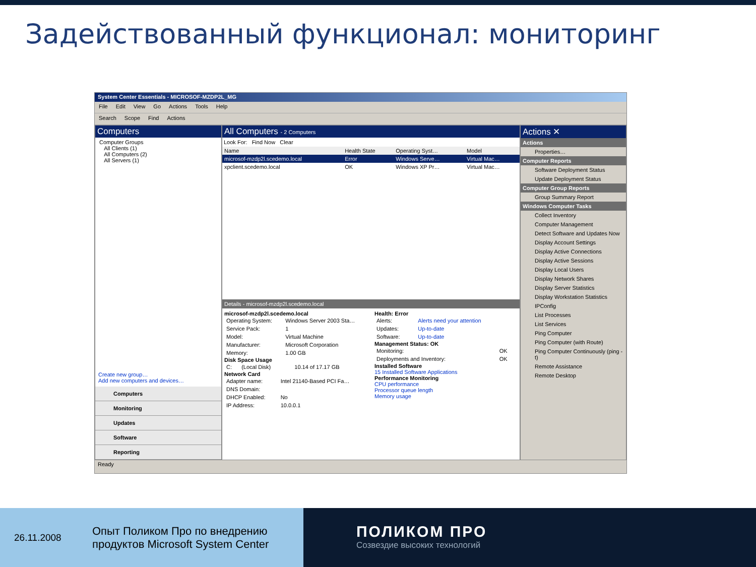Задействованный функционал: мониторинг
System Center Essentials - MICROSOF-MZDP2L_MG
File Edit View Go Actions Tools Help
Search Scope Find Actions
Computers
Computer Groups
All Clients (1)
All Computers (2)
All Servers (1)
Create new group…
Add new computers and devices…
Computers
Monitoring
Updates
Software
Reporting
All Computers - 2 Computers
Look For: Find Now Clear
| Name | Health State | Operating Syst… | Model |
| --- | --- | --- | --- |
| microsof-mzdp2l.scedemo.local | Error | Windows Serve… | Virtual Mac… |
| xpclient.scedemo.local | OK | Windows XP Pr… | Virtual Mac… |
Details - microsof-mzdp2l.scedemo.local
microsof-mzdp2l.scedemo.local
| Operating System: | Windows Server 2003 Sta… |
| Service Pack: | 1 |
| Model: | Virtual Machine |
| Manufacturer: | Microsoft Corporation |
| Memory: | 1.00 GB |
Disk Space Usage
| C: | (Local Disk) | 10.14 of 17.17 GB |
Network Card
| Adapter name: | Intel 21140-Based PCI Fa… |
| DNS Domain: | |
| DHCP Enabled: | No |
| IP Address: | 10.0.0.1 |
Health: Error
| Alerts: | Alerts need your attention |
| Updates: | Up-to-date |
| Software: | Up-to-date |
Management Status: OK
| Monitoring: | OK |
| Deployments and Inventory: | OK |
Installed Software
15 Installed Software Applications
Performance Monitoring
CPU performance
Processor queue length
Memory usage
Actions ✕
Actions
Properties…
Computer Reports
Software Deployment Status
Update Deployment Status
Computer Group Reports
Group Summary Report
Windows Computer Tasks
Collect Inventory
Computer Management
Detect Software and Updates Now
Display Account Settings
Display Active Connections
Display Active Sessions
Display Local Users
Display Network Shares
Display Server Statistics
Display Workstation Statistics
IPConfig
List Processes
List Services
Ping Computer
Ping Computer (with Route)
Ping Computer Continuously (ping -t)
Remote Assistance
Remote Desktop
Ready
26.11.2008
Опыт Поликом Про по внедрению
продуктов Microsoft System Center
ПОЛИКОМ ПРО
Созвездие высоких технологий